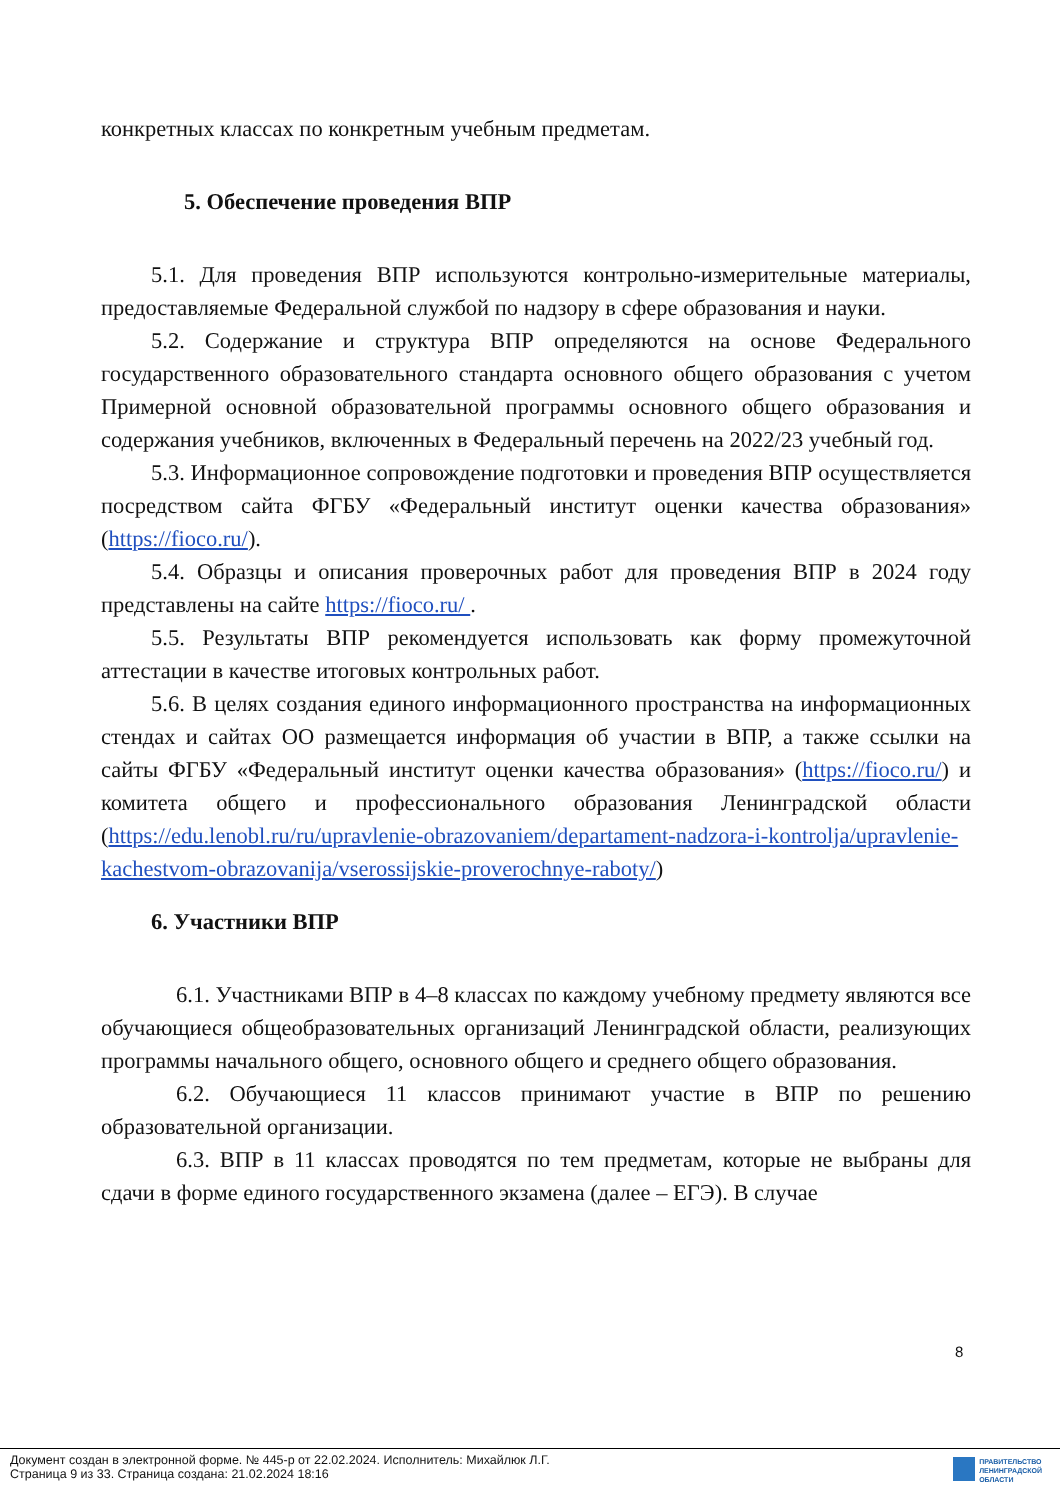конкретных классах по конкретным учебным предметам.
5. Обеспечение проведения ВПР
5.1. Для проведения ВПР используются контрольно-измерительные материалы, предоставляемые Федеральной службой по надзору в сфере образования и науки.
5.2. Содержание и структура ВПР определяются на основе Федерального государственного образовательного стандарта основного общего образования с учетом Примерной основной образовательной программы основного общего образования и содержания учебников, включенных в Федеральный перечень на 2022/23 учебный год.
5.3. Информационное сопровождение подготовки и проведения ВПР осуществляется посредством сайта ФГБУ «Федеральный институт оценки качества образования» (https://fioco.ru/).
5.4. Образцы и описания проверочных работ для проведения ВПР в 2024 году представлены на сайте https://fioco.ru/ .
5.5. Результаты ВПР рекомендуется использовать как форму промежуточной аттестации в качестве итоговых контрольных работ.
5.6. В целях создания единого информационного пространства на информационных стендах и сайтах ОО размещается информация об участии в ВПР, а также ссылки на сайты ФГБУ «Федеральный институт оценки качества образования» (https://fioco.ru/) и комитета общего и профессионального образования Ленинградской области (https://edu.lenobl.ru/ru/upravlenie-obrazovaniem/departament-nadzora-i-kontrolja/upravlenie-kachestvom-obrazovanija/vserossijskie-proverochnye-raboty/)
6. Участники ВПР
6.1. Участниками ВПР в 4–8 классах по каждому учебному предмету являются все обучающиеся общеобразовательных организаций Ленинградской области, реализующих программы начального общего, основного общего и среднего общего образования.
6.2. Обучающиеся 11 классов принимают участие в ВПР по решению образовательной организации.
6.3. ВПР в 11 классах проводятся по тем предметам, которые не выбраны для сдачи в форме единого государственного экзамена (далее – ЕГЭ). В случае
8
Документ создан в электронной форме. № 445-р от 22.02.2024. Исполнитель: Михайлюк Л.Г.
Страница 9 из 33. Страница создана: 21.02.2024 18:16
ПРАВИТЕЛЬСТВО
ЛЕНИНГРАДСКОЙ
ОБЛАСТИ